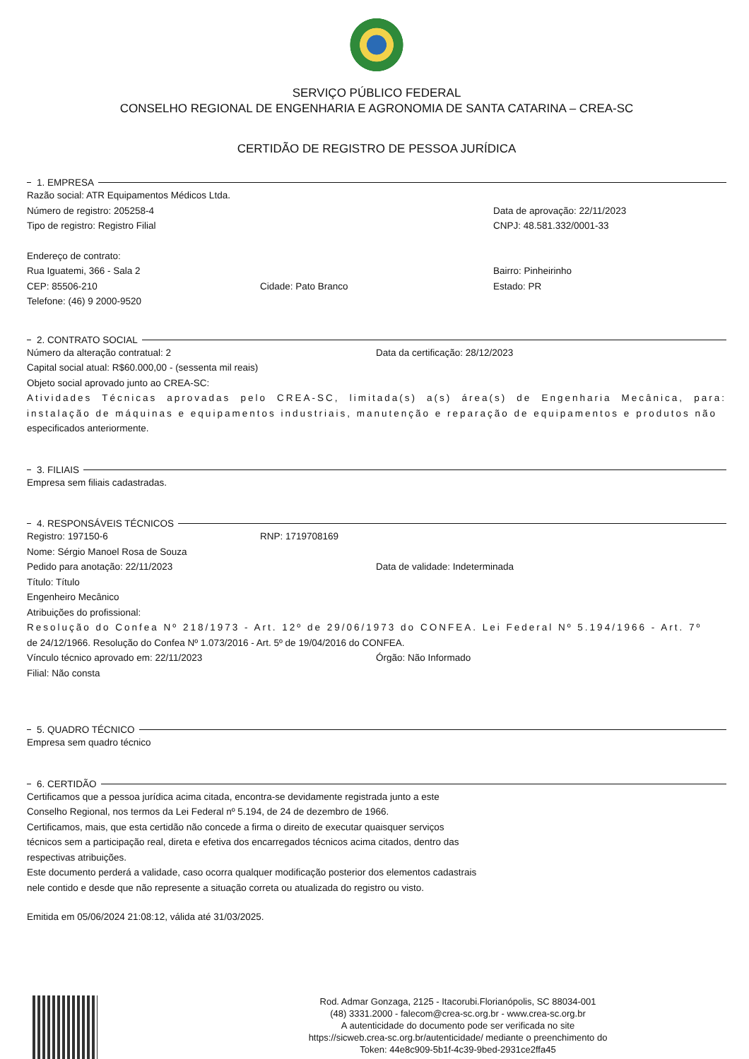SERVIÇO PÚBLICO FEDERAL
CONSELHO REGIONAL DE ENGENHARIA E AGRONOMIA DE SANTA CATARINA – CREA-SC
CERTIDÃO DE REGISTRO DE PESSOA JURÍDICA
1. EMPRESA
Razão social: ATR Equipamentos Médicos Ltda.
Número de registro: 205258-4 Data de aprovação: 22/11/2023
Tipo de registro: Registro Filial CNPJ: 48.581.332/0001-33
Endereço de contrato:
Rua Iguatemi, 366 - Sala 2 Bairro: Pinheirinho
CEP: 85506-210 Cidade: Pato Branco Estado: PR
Telefone: (46) 9 2000-9520
2. CONTRATO SOCIAL
Número da alteração contratual: 2 Data da certificação: 28/12/2023
Capital social atual: R$60.000,00 - (sessenta mil reais)
Objeto social aprovado junto ao CREA-SC:
Atividades Técnicas aprovadas pelo CREA-SC, limitada(s) a(s) área(s) de Engenharia Mecânica, para: instalação de máquinas e equipamentos industriais, manutenção e reparação de equipamentos e produtos não
especificados anteriormente.
3. FILIAIS
Empresa sem filiais cadastradas.
4. RESPONSÁVEIS TÉCNICOS
Registro: 197150-6 RNP: 1719708169
Nome: Sérgio Manoel Rosa de Souza
Pedido para anotação: 22/11/2023 Data de validade: Indeterminada
Título: Título
Engenheiro Mecânico
Atribuições do profissional:
Resolução do Confea Nº 218/1973 - Art. 12º de 29/06/1973 do CONFEA. Lei Federal Nº 5.194/1966 - Art. 7º
de 24/12/1966. Resolução do Confea Nº 1.073/2016 - Art. 5º de 19/04/2016 do CONFEA.
Vínculo técnico aprovado em: 22/11/2023 Órgão: Não Informado
Filial: Não consta
5. QUADRO TÉCNICO
Empresa sem quadro técnico
6. CERTIDÃO
Certificamos que a pessoa jurídica acima citada, encontra-se devidamente registrada junto a este
Conselho Regional, nos termos da Lei Federal nº 5.194, de 24 de dezembro de 1966.
Certificamos, mais, que esta certidão não concede a firma o direito de executar quaisquer serviços
técnicos sem a participação real, direta e efetiva dos encarregados técnicos acima citados, dentro das
respectivas atribuições.
Este documento perderá a validade, caso ocorra qualquer modificação posterior dos elementos cadastrais
nele contido e desde que não represente a situação correta ou atualizada do registro ou visto.
Emitida em 05/06/2024 21:08:12, válida até 31/03/2025.
Rod. Admar Gonzaga, 2125 - Itacorubi.Florianópolis, SC 88034-001
(48) 3331.2000 - falecom@crea-sc.org.br - www.crea-sc.org.br
A autenticidade do documento pode ser verificada no site
https://sicweb.crea-sc.org.br/autenticidade/ mediante o preenchimento do
Token: 44e8c909-5b1f-4c39-9bed-2931ce2ffa45